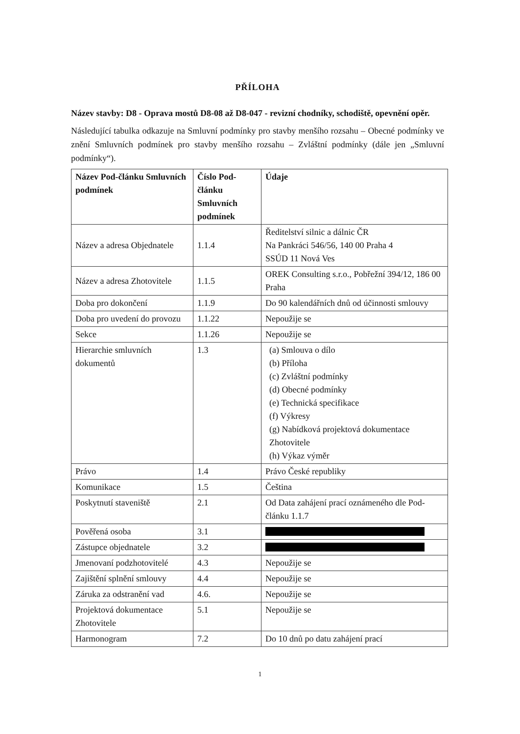PŘÍLOHA
Název stavby: D8 - Oprava mostů D8-08 až D8-047 - revizní chodníky, schodiště, opevnění opěr.
Následující tabulka odkazuje na Smluvní podmínky pro stavby menšího rozsahu – Obecné podmínky ve znění Smluvních podmínek pro stavby menšího rozsahu – Zvláštní podmínky (dále jen „Smluvní podmínky“).
| Název Pod-článku Smluvních podmínek | Číslo Pod-článku Smluvních podmínek | Údaje |
| --- | --- | --- |
| Název a adresa Objednatele | 1.1.4 | Ředitelství silnic a dálnic ČR Na Pankráci 546/56, 140 00 Praha 4 SSÚD 11 Nová Ves |
| Název a adresa Zhotovitele | 1.1.5 | OREK Consulting s.r.o., Pobřežní 394/12, 186 00 Praha |
| Doba pro dokončení | 1.1.9 | Do 90 kalendářních dnů od účinnosti smlouvy |
| Doba pro uvedení do provozu | 1.1.22 | Nepoužije se |
| Sekce | 1.1.26 | Nepoužije se |
| Hierarchie smluvních dokumentů | 1.3 | (a) Smlouva o dílo (b) Příloha (c) Zvláštní podmínky (d) Obecné podmínky (e) Technická specifikace (f) Výkresy (g) Nabídková projektová dokumentace Zhotovitele (h) Výkaz výměr |
| Právo | 1.4 | Právo České republiky |
| Komunikace | 1.5 | Čeština |
| Poskytnutí staveniště | 2.1 | Od Data zahájení prací oznámeného dle Pod-článku 1.1.7 |
| Pověřená osoba | 3.1 | |
| Zástupce objednatele | 3.2 | |
| Jmenovaní podzhotovitelé | 4.3 | Nepoužije se |
| Zajištění splnění smlouvy | 4.4 | Nepoužije se |
| Záruka za odstranění vad | 4.6. | Nepoužije se |
| Projektová dokumentace Zhotovitele | 5.1 | Nepoužije se |
| Harmonogram | 7.2 | Do 10 dnů po datu zahájení prací |
1